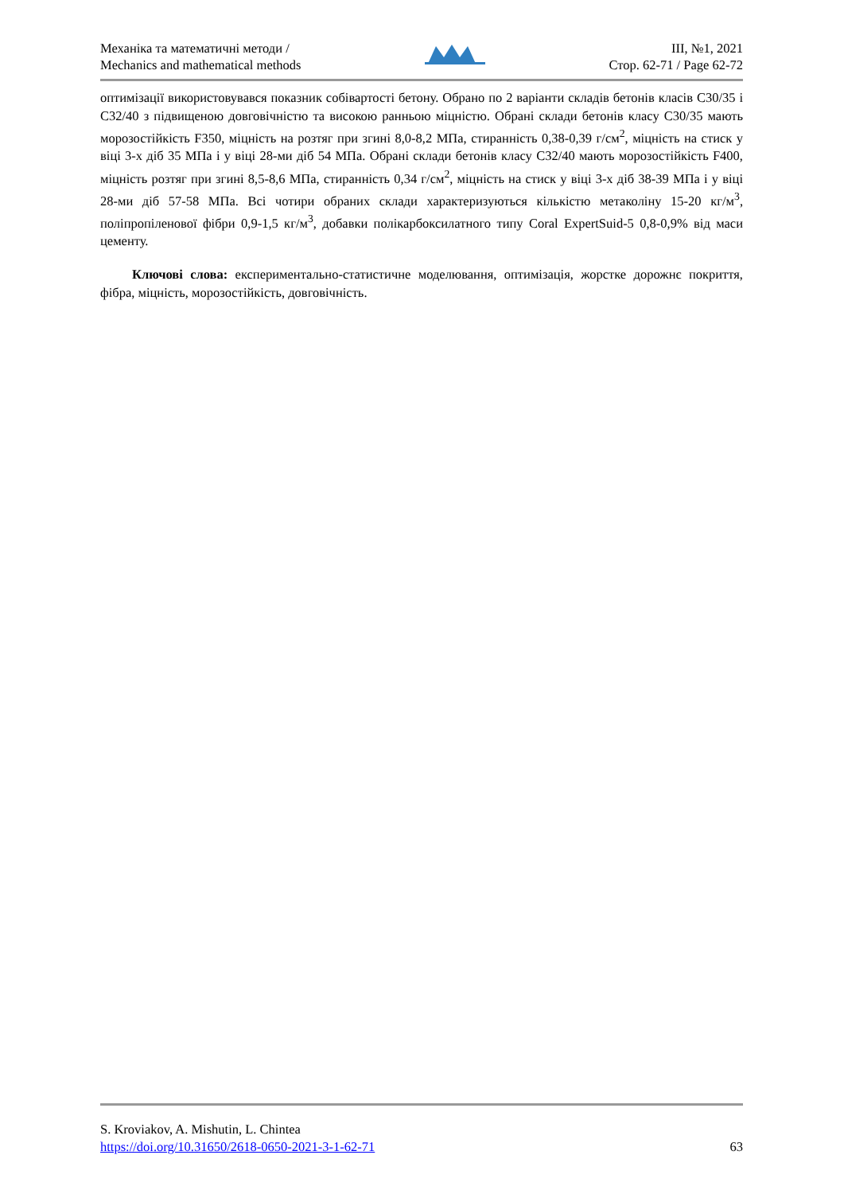Механіка та математичні методи /
Mechanics and mathematical methods
III, №1, 2021
Стор. 62-71 / Page 62-72
оптимізації використовувався показник собівартості бетону. Обрано по 2 варіанти складів бетонів класів С30/35 і С32/40 з підвищеною довговічністю та високою ранньою міцністю. Обрані склади бетонів класу С30/35 мають морозостійкість F350, міцність на розтяг при згині 8,0-8,2 МПа, стиранність 0,38-0,39 г/см<sup>2</sup>, міцність на стиск у віці 3-х діб 35 МПа і у віці 28-ми діб 54 МПа. Обрані склади бетонів класу С32/40 мають морозостійкість F400, міцність розтяг при згині 8,5-8,6 МПа, стиранність 0,34 г/см<sup>2</sup>, міцність на стиск у віці 3-х діб 38-39 МПа і у віці 28-ми діб 57-58 МПа. Всі чотири обраних склади характеризуються кількістю метаколіну 15-20 кг/м<sup>3</sup>, поліпропіленової фібри 0,9-1,5 кг/м<sup>3</sup>, добавки полікарбоксилатного типу Coral ExpertSuid-5 0,8-0,9% від маси цементу.
Ключові слова: експериментально-статистичне моделювання, оптимізація, жорстке дорожнє покриття, фібра, міцність, морозостійкість, довговічність.
S. Kroviakov, A. Mishutin, L. Chintea
https://doi.org/10.31650/2618-0650-2021-3-1-62-71 63